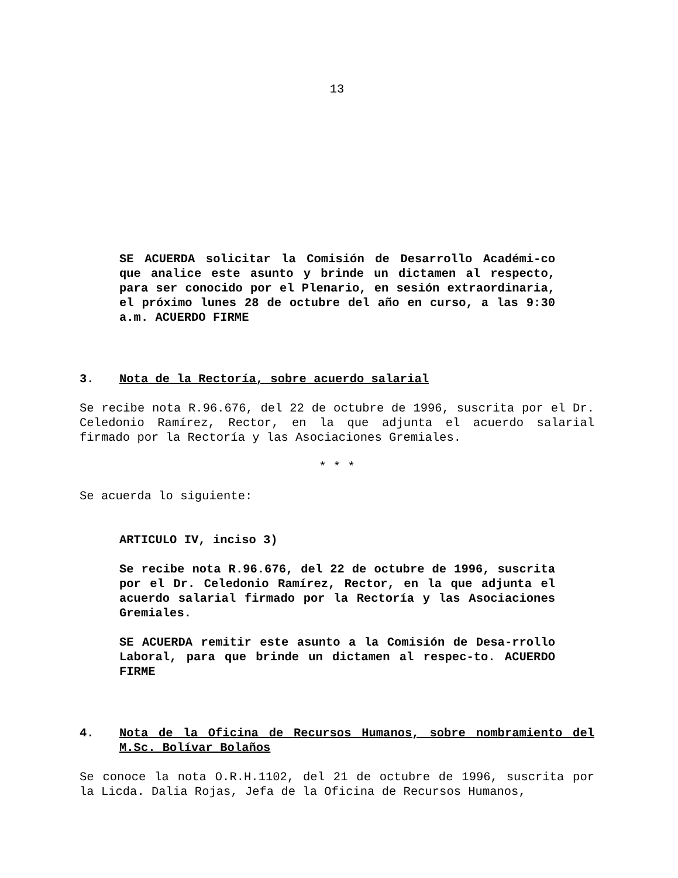13
SE ACUERDA solicitar la Comisión de Desarrollo Académi-co que analice este asunto y brinde un dictamen al respecto, para ser conocido por el Plenario, en sesión extraordinaria, el próximo lunes 28 de octubre del año en curso, a las 9:30 a.m. ACUERDO FIRME
3. Nota de la Rectoría, sobre acuerdo salarial
Se recibe nota R.96.676, del 22 de octubre de 1996, suscrita por el Dr. Celedonio Ramírez, Rector, en la que adjunta el acuerdo salarial firmado por la Rectoría y las Asociaciones Gremiales.
* * *
Se acuerda lo siguiente:
ARTICULO IV, inciso 3)
Se recibe nota R.96.676, del 22 de octubre de 1996, suscrita por el Dr. Celedonio Ramírez, Rector, en la que adjunta el acuerdo salarial firmado por la Rectoría y las Asociaciones Gremiales.
SE ACUERDA remitir este asunto a la Comisión de Desa-rrollo Laboral, para que brinde un dictamen al respec-to. ACUERDO FIRME
4. Nota de la Oficina de Recursos Humanos, sobre nombramiento del M.Sc. Bolívar Bolaños
Se conoce la nota O.R.H.1102, del 21 de octubre de 1996, suscrita por la Licda. Dalia Rojas, Jefa de la Oficina de Recursos Humanos,